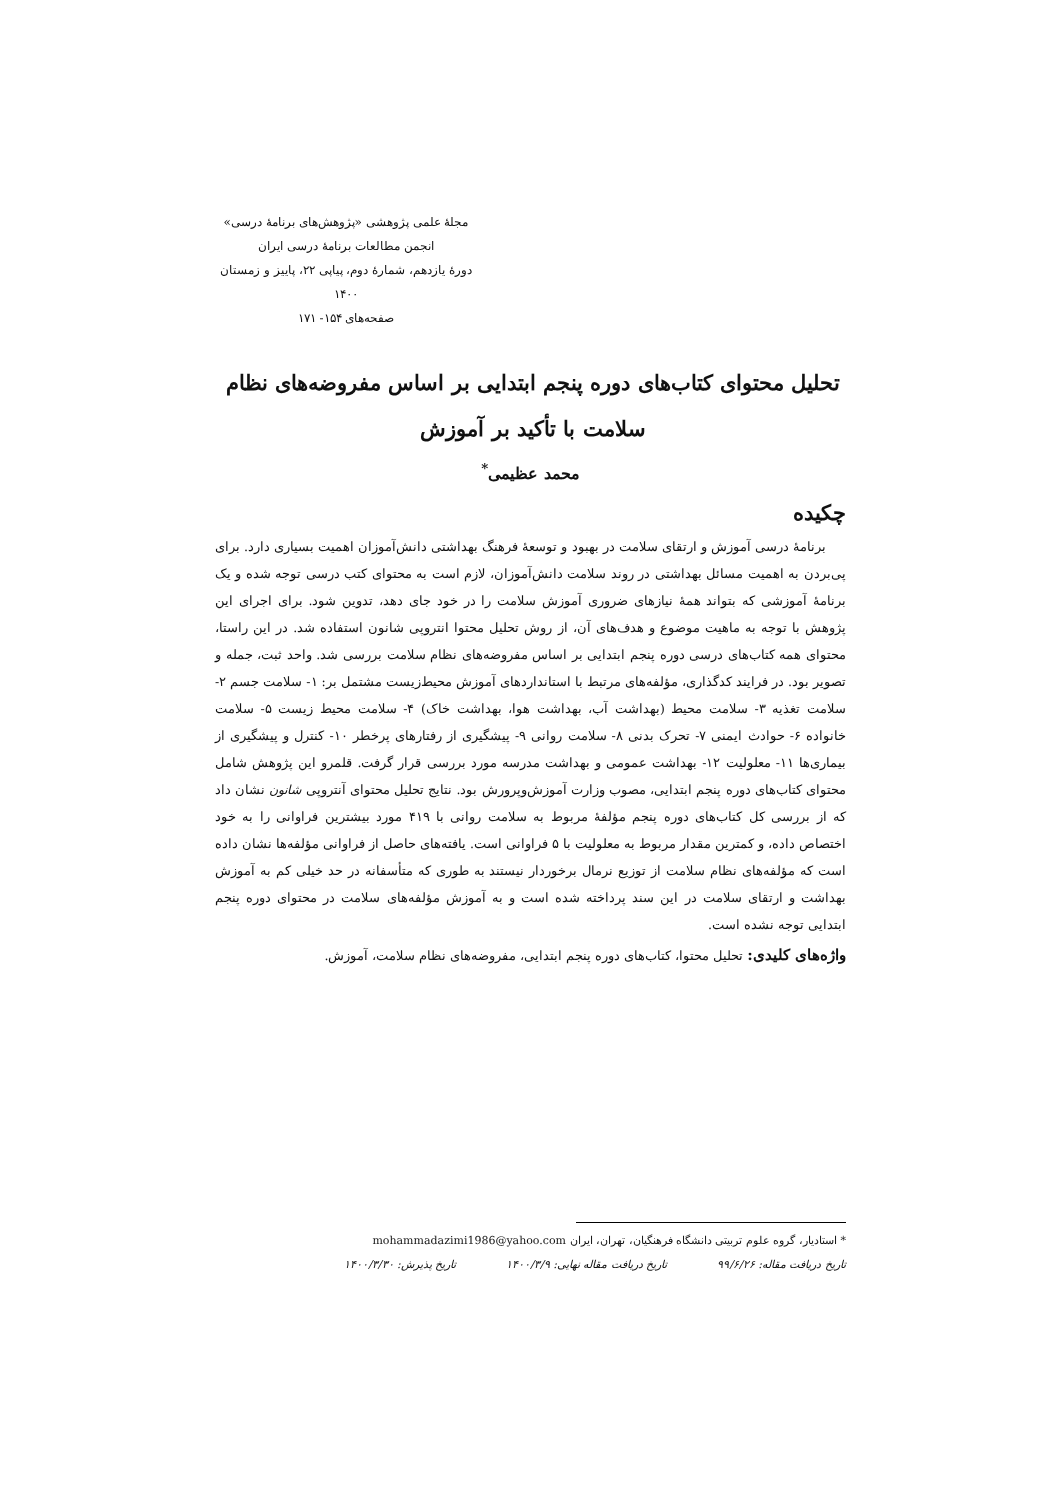مجلهٔ علمی پژوهشی «پژوهش‌های برنامهٔ درسی»
انجمن مطالعات برنامهٔ درسی ایران
دورهٔ یازدهم، شمارهٔ دوم، پیاپی ۲۲، پاییز و زمستان ۱۴۰۰
صفحه‌های ۱۵۴- ۱۷۱
تحلیل محتوای کتاب‌های دوره پنجم ابتدایی بر اساس مفروضه‌های نظام سلامت با تأکید بر آموزش
محمد عظیمی<sup>*</sup>
چکیده
برنامهٔ درسی آموزش و ارتقای سلامت در بهبود و توسعهٔ فرهنگ بهداشتی دانش‌آموزان اهمیت بسیاری دارد. برای پی‌بردن به اهمیت مسائل بهداشتی در روند سلامت دانش‌آموزان، لازم است به محتوای کتب درسی توجه شده و یک برنامهٔ آموزشی که بتواند همهٔ نیازهای ضروری آموزش سلامت را در خود جای دهد، تدوین شود. برای اجرای این پژوهش با توجه به ماهیت موضوع و هدف‌های آن، از روش تحلیل محتوا انتروپی شانون استفاده شد. در این راستا، محتوای همه کتاب‌های درسی دوره پنجم ابتدایی بر اساس مفروضه‌های نظام سلامت بررسی شد. واحد ثبت، جمله و تصویر بود. در فرایند کدگذاری، مؤلفه‌های مرتبط با استانداردهای آموزش محیط‌زیست مشتمل بر: ۱- سلامت جسم ۲- سلامت تغذیه ۳- سلامت محیط (بهداشت آب، بهداشت هوا، بهداشت خاک) ۴- سلامت محیط زیست ۵- سلامت خانواده ۶- حوادث ایمنی ۷- تحرک بدنی ۸- سلامت روانی ۹- پیشگیری از رفتارهای پرخطر ۱۰- کنترل و پیشگیری از بیماری‌ها ۱۱- معلولیت ۱۲- بهداشت عمومی و بهداشت مدرسه مورد بررسی قرار گرفت. قلمرو این پژوهش شامل محتوای کتاب‌های دوره پنجم ابتدایی، مصوب وزارت آموزش‌وپرورش بود. نتایج تحلیل محتوای آنتروپی شانون نشان داد که از بررسی کل کتاب‌های دوره پنجم مؤلفهٔ مربوط به سلامت روانی با ۴۱۹ مورد بیشترین فراوانی را به خود اختصاص داده، و کمترین مقدار مربوط به معلولیت با ۵ فراوانی است. یافته‌های حاصل از فراوانی مؤلفه‌ها نشان داده است که مؤلفه‌های نظام سلامت از توزیع نرمال برخوردار نیستند به طوری که متأسفانه در حد خیلی کم به آموزش بهداشت و ارتقای سلامت در این سند پرداخته شده است و به آموزش مؤلفه‌های سلامت در محتوای دوره پنجم ابتدایی توجه نشده است.
واژه‌های کلیدی: تحلیل محتوا، کتاب‌های دوره پنجم ابتدایی، مفروضه‌های نظام سلامت، آموزش.
* استادیار، گروه علوم تربیتی دانشگاه فرهنگیان، تهران، ایران mohammadazimi1986@yahoo.com
تاریخ دریافت مقاله: ۹۹/۶/۲۶ تاریخ دریافت مقاله نهایی: ۱۴۰۰/۳/۹ تاریخ پذیرش: ۱۴۰۰/۳/۳۰